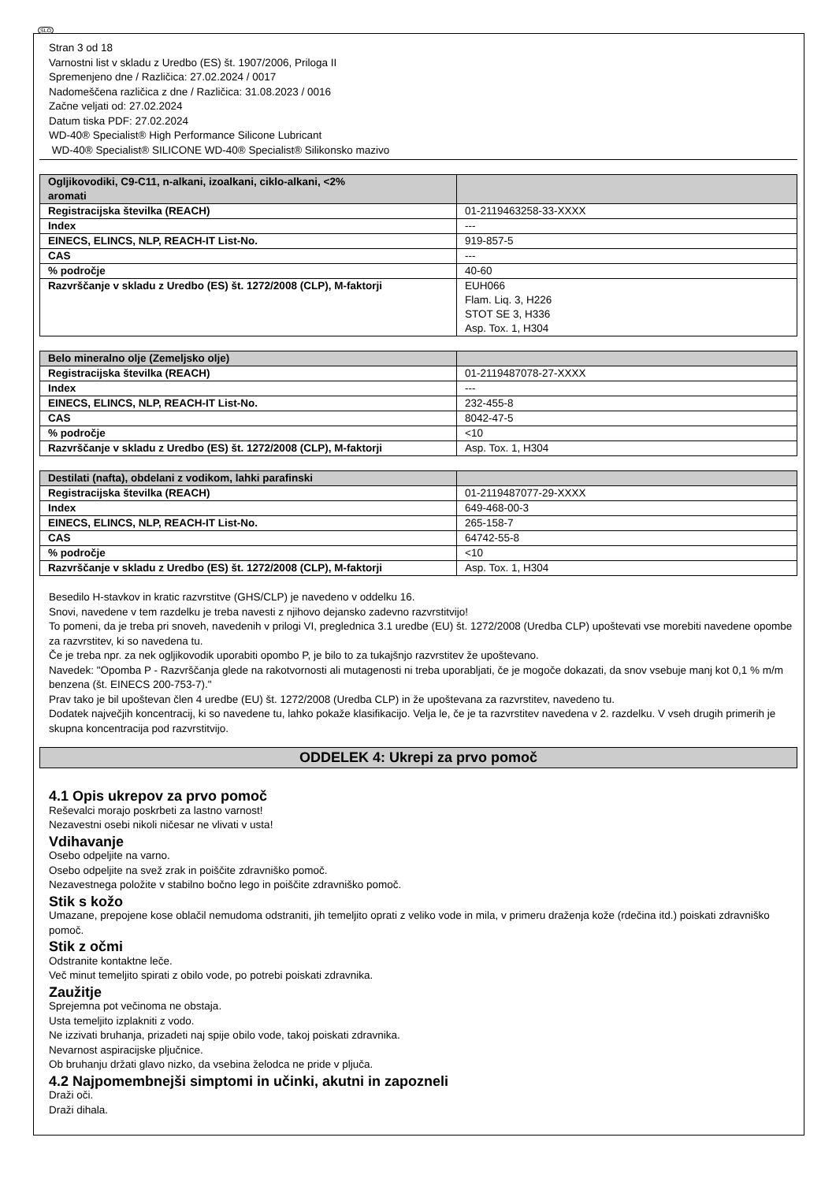SLO
Stran 3 od 18
Varnostni list v skladu z Uredbo (ES) št. 1907/2006, Priloga II
Spremenjeno dne / Različica: 27.02.2024 / 0017
Nadomeščena različica z dne / Različica: 31.08.2023 / 0016
Začne veljati od: 27.02.2024
Datum tiska PDF: 27.02.2024
WD-40® Specialist® High Performance Silicone Lubricant
WD-40® Specialist® SILICONE WD-40® Specialist® Silikonsko mazivo
| Ogljikovodiki, C9-C11, n-alkani, izoalkani, ciklo-alkani, <2% aromati | |
| --- | --- |
| Registracijska številka (REACH) | 01-2119463258-33-XXXX |
| Index | --- |
| EINECS, ELINCS, NLP, REACH-IT List-No. | 919-857-5 |
| CAS | --- |
| % področje | 40-60 |
| Razvrščanje v skladu z Uredbo (ES) št. 1272/2008 (CLP), M-faktorji | EUH066 Flam. Liq. 3, H226 STOT SE 3, H336 Asp. Tox. 1, H304 |
| Belo mineralno olje (Zemeljsko olje) | |
| --- | --- |
| Registracijska številka (REACH) | 01-2119487078-27-XXXX |
| Index | --- |
| EINECS, ELINCS, NLP, REACH-IT List-No. | 232-455-8 |
| CAS | 8042-47-5 |
| % področje | <10 |
| Razvrščanje v skladu z Uredbo (ES) št. 1272/2008 (CLP), M-faktorji | Asp. Tox. 1, H304 |
| Destilati (nafta), obdelani z vodikom, lahki parafinski | |
| --- | --- |
| Registracijska številka (REACH) | 01-2119487077-29-XXXX |
| Index | 649-468-00-3 |
| EINECS, ELINCS, NLP, REACH-IT List-No. | 265-158-7 |
| CAS | 64742-55-8 |
| % področje | <10 |
| Razvrščanje v skladu z Uredbo (ES) št. 1272/2008 (CLP), M-faktorji | Asp. Tox. 1, H304 |
Besedilo H-stavkov in kratic razvrstitve (GHS/CLP) je navedeno v oddelku 16.
Snovi, navedene v tem razdelku je treba navesti z njihovo dejansko zadevno razvrstitvijo!
To pomeni, da je treba pri snoveh, navedenih v prilogi VI, preglednica 3.1 uredbe (EU) št. 1272/2008 (Uredba CLP) upoštevati vse morebiti navedene opombe za razvrstitev, ki so navedena tu.
Če je treba npr. za nek ogljikovodik uporabiti opombo P, je bilo to za tukajšnjo razvrstitev že upoštevano.
Navedek: "Opomba P - Razvrščanja glede na rakotvornosti ali mutagenosti ni treba uporabljati, če je mogoče dokazati, da snov vsebuje manj kot 0,1 % m/m benzena (št. EINECS 200-753-7)."
Prav tako je bil upoštevan člen 4 uredbe (EU) št. 1272/2008 (Uredba CLP) in že upoštevana za razvrstitev, navedeno tu.
Dodatek največjih koncentracij, ki so navedene tu, lahko pokaže klasifikacijo. Velja le, če je ta razvrstitev navedena v 2. razdelku. V vseh drugih primerih je skupna koncentracija pod razvrstitvijo.
ODDELEK 4: Ukrepi za prvo pomoč
4.1 Opis ukrepov za prvo pomoč
Reševalci morajo poskrbeti za lastno varnost!
Nezavestni osebi nikoli ničesar ne vlivati v usta!
Vdihavanje
Osebo odpeljite na varno.
Osebo odpeljite na svež zrak in poiščite zdravniško pomoč.
Nezavestnega položite v stabilno bočno lego in poiščite zdravniško pomoč.
Stik s kožo
Umazane, prepojene kose oblačil nemudoma odstraniti, jih temeljito oprati z veliko vode in mila, v primeru draženja kože (rdečina itd.) poiskati zdravniško pomoč.
Stik z očmi
Odstranite kontaktne leče.
Več minut temeljito spirati z obilo vode, po potrebi poiskati zdravnika.
Zaužitje
Sprejemna pot večinoma ne obstaja.
Usta temeljito izplakniti z vodo.
Ne izzivati bruhanja, prizadeti naj spije obilo vode, takoj poiskati zdravnika.
Nevarnost aspiracijske pljučnice.
Ob bruhanju držati glavo nizko, da vsebina želodca ne pride v pljuča.
4.2 Najpomembnejši simptomi in učinki, akutni in zapozneli
Draži oči.
Draži dihala.